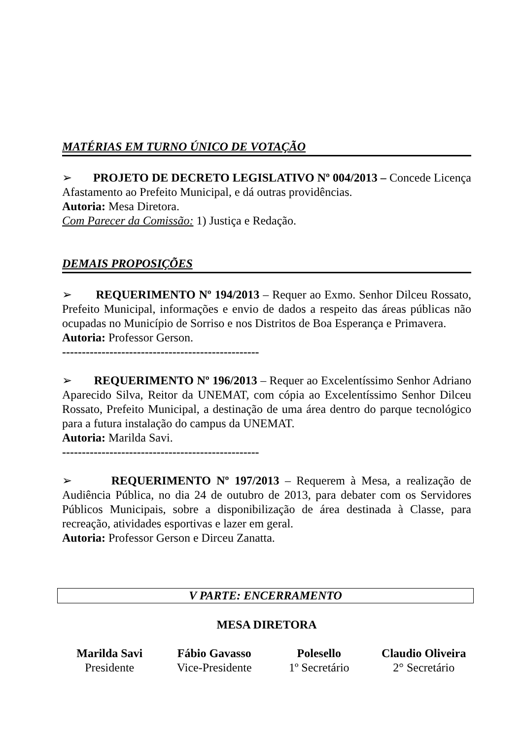MATÉRIAS EM TURNO ÚNICO DE VOTAÇÃO
➢ PROJETO DE DECRETO LEGISLATIVO Nº 004/2013 – Concede Licença Afastamento ao Prefeito Municipal, e dá outras providências.
Autoria: Mesa Diretora.
Com Parecer da Comissão: 1) Justiça e Redação.
DEMAIS PROPOSIÇÕES
➢ REQUERIMENTO Nº 194/2013 – Requer ao Exmo. Senhor Dilceu Rossato, Prefeito Municipal, informações e envio de dados a respeito das áreas públicas não ocupadas no Município de Sorriso e nos Distritos de Boa Esperança e Primavera.
Autoria: Professor Gerson.
--------------------------------------------------
➢ REQUERIMENTO Nº 196/2013 – Requer ao Excelentíssimo Senhor Adriano Aparecido Silva, Reitor da UNEMAT, com cópia ao Excelentíssimo Senhor Dilceu Rossato, Prefeito Municipal, a destinação de uma área dentro do parque tecnológico para a futura instalação do campus da UNEMAT.
Autoria: Marilda Savi.
--------------------------------------------------
➢ REQUERIMENTO Nº 197/2013 – Requerem à Mesa, a realização de Audiência Pública, no dia 24 de outubro de 2013, para debater com os Servidores Públicos Municipais, sobre a disponibilização de área destinada à Classe, para recreação, atividades esportivas e lazer em geral.
Autoria: Professor Gerson e Dirceu Zanatta.
V PARTE: ENCERRAMENTO
MESA DIRETORA
Marilda Savi
Presidente
Fábio Gavasso
Vice-Presidente
Polesello
1º Secretário
Claudio Oliveira
2° Secretário